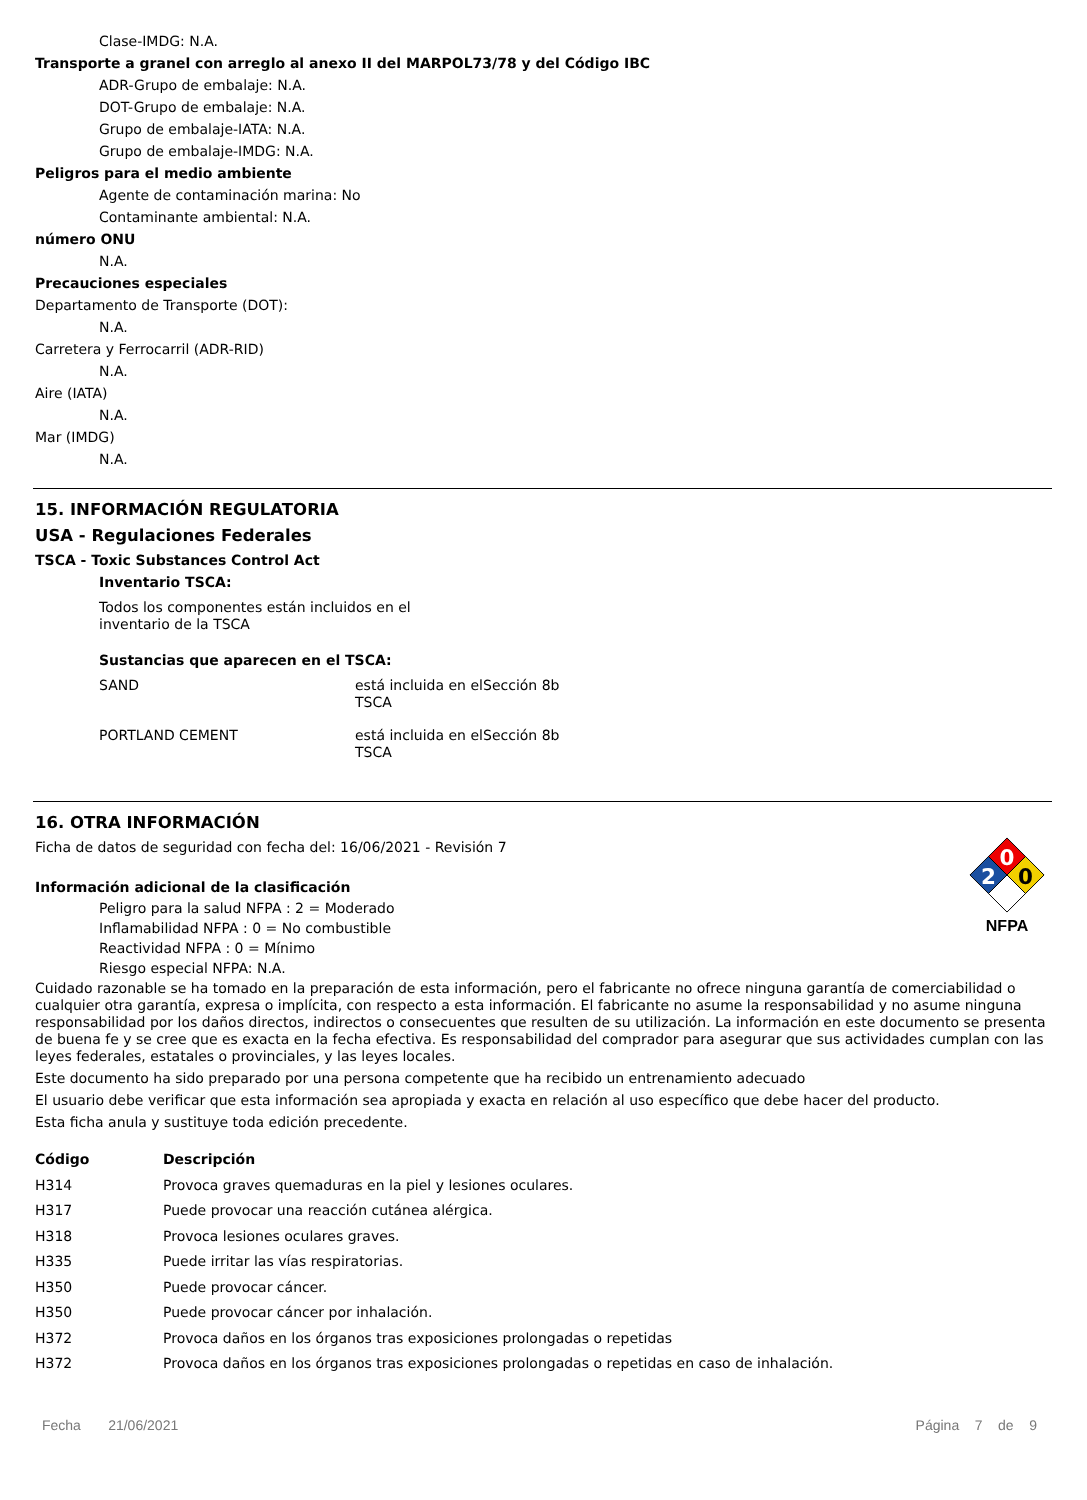Clase-IMDG: N.A.
Transporte a granel con arreglo al anexo II del MARPOL73/78 y del Código IBC
ADR-Grupo de embalaje: N.A.
DOT-Grupo de embalaje: N.A.
Grupo de embalaje-IATA: N.A.
Grupo de embalaje-IMDG: N.A.
Peligros para el medio ambiente
Agente de contaminación marina: No
Contaminante ambiental: N.A.
número ONU
N.A.
Precauciones especiales
Departamento de Transporte (DOT):
N.A.
Carretera y Ferrocarril (ADR-RID)
N.A.
Aire (IATA)
N.A.
Mar (IMDG)
N.A.
15. INFORMACIÓN REGULATORIA
USA - Regulaciones Federales
TSCA - Toxic Substances Control Act
Inventario TSCA:
Todos los componentes están incluidos en el inventario de la TSCA
Sustancias que aparecen en el TSCA:
| SAND | está incluida en el TSCA | Sección 8b |
| PORTLAND CEMENT | está incluida en el TSCA | Sección 8b |
16. OTRA INFORMACIÓN
Ficha de datos de seguridad con fecha del: 16/06/2021 - Revisión 7
Información adicional de la clasificación
Peligro para la salud NFPA : 2 = Moderado
Inflamabilidad NFPA : 0 = No combustible
Reactividad NFPA : 0 = Mínimo
Riesgo especial NFPA: N.A.
0
2
0
NFPA
Cuidado razonable se ha tomado en la preparación de esta información, pero el fabricante no ofrece ninguna garantía de comerciabilidad o cualquier otra garantía, expresa o implícita, con respecto a esta información. El fabricante no asume la responsabilidad y no asume ninguna responsabilidad por los daños directos, indirectos o consecuentes que resulten de su utilización. La información en este documento se presenta de buena fe y se cree que es exacta en la fecha efectiva. Es responsabilidad del comprador para asegurar que sus actividades cumplan con las leyes federales, estatales o provinciales, y las leyes locales.
Este documento ha sido preparado por una persona competente que ha recibido un entrenamiento adecuado
El usuario debe verificar que esta información sea apropiada y exacta en relación al uso específico que debe hacer del producto.
Esta ficha anula y sustituye toda edición precedente.
| Código | Descripción |
| --- | --- |
| H314 | Provoca graves quemaduras en la piel y lesiones oculares. |
| H317 | Puede provocar una reacción cutánea alérgica. |
| H318 | Provoca lesiones oculares graves. |
| H335 | Puede irritar las vías respiratorias. |
| H350 | Puede provocar cáncer. |
| H350 | Puede provocar cáncer por inhalación. |
| H372 | Provoca daños en los órganos tras exposiciones prolongadas o repetidas |
| H372 | Provoca daños en los órganos tras exposiciones prolongadas o repetidas en caso de inhalación. |
Fecha 21/06/2021 Página 7 de 9